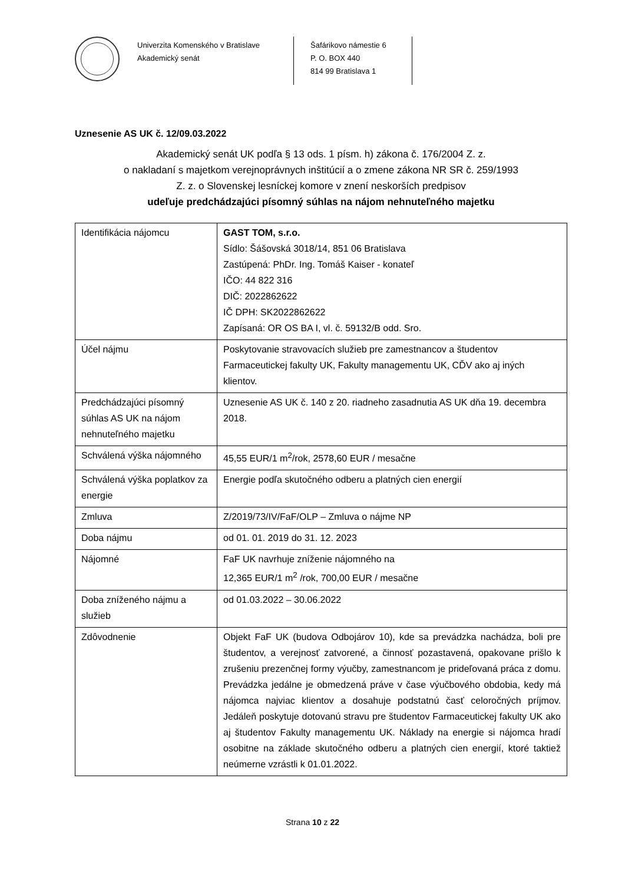Univerzita Komenského v Bratislave
Akademický senát
Šafárikovo námestie 6
P. O. BOX 440
814 99 Bratislava 1
Uznesenie AS UK č. 12/09.03.2022
Akademický senát UK podľa § 13 ods. 1 písm. h) zákona č. 176/2004 Z. z.
o nakladaní s majetkom verejnoprávnych inštitúcií a o zmene zákona NR SR č. 259/1993
Z. z. o Slovenskej lesníckej komore v znení neskorších predpisov
udeľuje predchádzajúci písomný súhlas na nájom nehnuteľného majetku
| Identifikácia nájomcu | GAST TOM, s.r.o. Sídlo: Šášovská 3018/14, 851 06 Bratislava Zastúpená: PhDr. Ing. Tomáš Kaiser - konateľ IČO: 44 822 316 DIČ: 2022862622 IČ DPH: SK2022862622 Zapísaná: OR OS BA I, vl. č. 59132/B odd. Sro. |
| Účel nájmu | Poskytovanie stravovacích služieb pre zamestnancov a študentov Farmaceutickej fakulty UK, Fakulty managementu UK, CĎV ako aj iných klientov. |
| Predchádzajúci písomný súhlas AS UK na nájom nehnuteľného majetku | Uznesenie AS UK č. 140 z 20. riadneho zasadnutia AS UK dňa 19. decembra 2018. |
| Schválená výška nájomného | 45,55 EUR/1 m<sup>2</sup>/rok, 2578,60 EUR / mesačne |
| Schválená výška poplatkov za energie | Energie podľa skutočného odberu a platných cien energií |
| Zmluva | Z/2019/73/IV/FaF/OLP – Zmluva o nájme NP |
| Doba nájmu | od 01. 01. 2019 do 31. 12. 2023 |
| Nájomné | FaF UK navrhuje zníženie nájomného na 12,365 EUR/1 m<sup>2</sup> /rok, 700,00 EUR / mesačne |
| Doba zníženého nájmu a služieb | od 01.03.2022 – 30.06.2022 |
| Zdôvodnenie | Objekt FaF UK (budova Odbojárov 10), kde sa prevádzka nachádza, boli pre študentov, a verejnosť zatvorené, a činnosť pozastavená, opakovane prišlo k zrušeniu prezenčnej formy výučby, zamestnancom je prideľovaná práca z domu. Prevádzka jedálne je obmedzená práve v čase výučbového obdobia, kedy má nájomca najviac klientov a dosahuje podstatnú časť celoročných príjmov. Jedáleň poskytuje dotovanú stravu pre študentov Farmaceutickej fakulty UK ako aj študentov Fakulty managementu UK. Náklady na energie si nájomca hradí osobitne na základe skutočného odberu a platných cien energií, ktoré taktiež neúmerne vzrástli k 01.01.2022. |
Strana 10 z 22